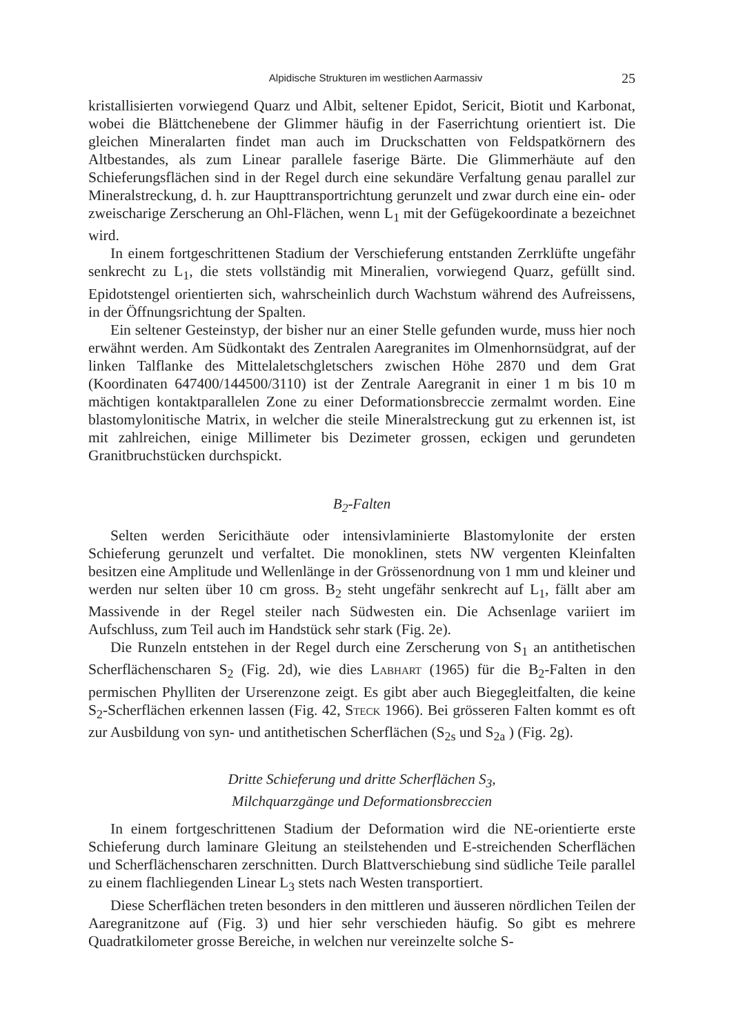Alpidische Strukturen im westlichen Aarmassiv 25
kristallisierten vorwiegend Quarz und Albit, seltener Epidot, Sericit, Biotit und Karbonat, wobei die Blättchenebene der Glimmer häufig in der Faserrichtung orientiert ist. Die gleichen Mineralarten findet man auch im Druckschatten von Feldspatkörnern des Altbestandes, als zum Linear parallele faserige Bärte. Die Glimmerhäute auf den Schieferungsflächen sind in der Regel durch eine sekundäre Verfaltung genau parallel zur Mineralstreckung, d. h. zur Haupttransportrichtung gerunzelt und zwar durch eine ein- oder zweischarige Zerscherung an Ohl-Flächen, wenn L<sub>1</sub> mit der Gefügekoordinate a bezeichnet wird.
In einem fortgeschrittenen Stadium der Verschieferung entstanden Zerrklüfte ungefähr senkrecht zu L<sub>1</sub>, die stets vollständig mit Mineralien, vorwiegend Quarz, gefüllt sind. Epidotstengel orientierten sich, wahrscheinlich durch Wachstum während des Aufreissens, in der Öffnungsrichtung der Spalten.
Ein seltener Gesteinstyp, der bisher nur an einer Stelle gefunden wurde, muss hier noch erwähnt werden. Am Südkontakt des Zentralen Aaregranites im Olmenhornsüdgrat, auf der linken Talflanke des Mittelaletschgletschers zwischen Höhe 2870 und dem Grat (Koordinaten 647400/144500/3110) ist der Zentrale Aaregranit in einer 1 m bis 10 m mächtigen kontaktparallelen Zone zu einer Deformationsbreccie zermalmt worden. Eine blastomylonitische Matrix, in welcher die steile Mineralstreckung gut zu erkennen ist, ist mit zahlreichen, einige Millimeter bis Dezimeter grossen, eckigen und gerundeten Granitbruchstücken durchspickt.
B<sub>2</sub>-Falten
Selten werden Sericithäute oder intensivlaminierte Blastomylonite der ersten Schieferung gerunzelt und verfaltet. Die monoklinen, stets NW vergenten Kleinfalten besitzen eine Amplitude und Wellenlänge in der Grössenordnung von 1 mm und kleiner und werden nur selten über 10 cm gross. B<sub>2</sub> steht ungefähr senkrecht auf L<sub>1</sub>, fällt aber am Massivende in der Regel steiler nach Südwesten ein. Die Achsenlage variiert im Aufschluss, zum Teil auch im Handstück sehr stark (Fig. 2e).
Die Runzeln entstehen in der Regel durch eine Zerscherung von S<sub>1</sub> an antithetischen Scherflächenscharen S<sub>2</sub> (Fig. 2d), wie dies Labhart (1965) für die B<sub>2</sub>-Falten in den permischen Phylliten der Urserenzone zeigt. Es gibt aber auch Biegegleitfalten, die keine S<sub>2</sub>-Scherflächen erkennen lassen (Fig. 42, Steck 1966). Bei grösseren Falten kommt es oft zur Ausbildung von syn- und antithetischen Scherflächen (S<sub>2s</sub> und S<sub>2a</sub> ) (Fig. 2g).
Dritte Schieferung und dritte Scherflächen S<sub>3</sub>,
Milchquarzgänge und Deformationsbreccien
In einem fortgeschrittenen Stadium der Deformation wird die NE-orientierte erste Schieferung durch laminare Gleitung an steilstehenden und E-streichenden Scherflächen und Scherflächenscharen zerschnitten. Durch Blattverschiebung sind südliche Teile parallel zu einem flachliegenden Linear L<sub>3</sub> stets nach Westen transportiert.
Diese Scherflächen treten besonders in den mittleren und äusseren nördlichen Teilen der Aaregranitzone auf (Fig. 3) und hier sehr verschieden häufig. So gibt es mehrere Quadratkilometer grosse Bereiche, in welchen nur vereinzelte solche S-